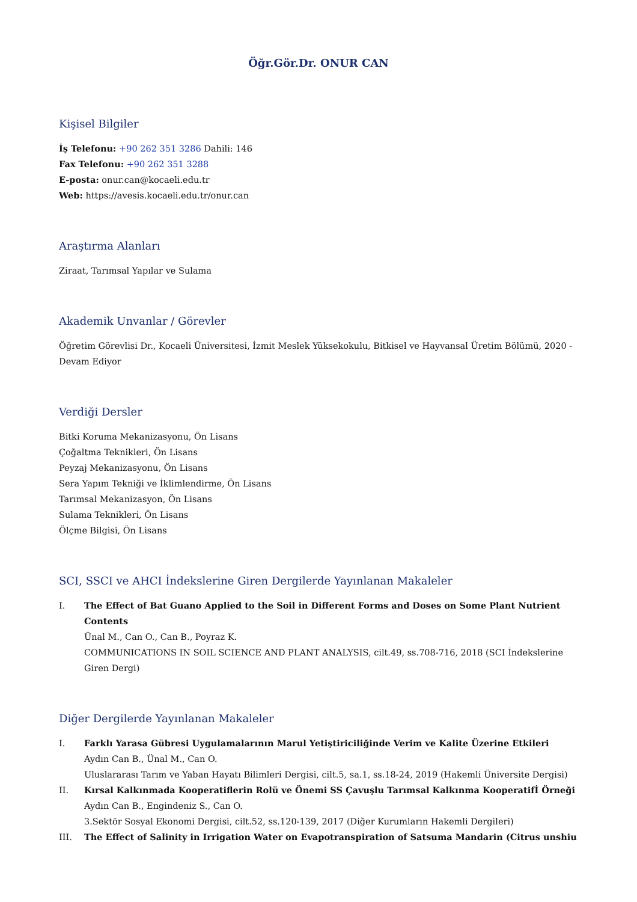Öğr.Gör.Dr. ONUR CAN
Kişisel Bilgiler
İş Telefonu: +90 262 351 3286 Dahili: 146
Fax Telefonu: +90 262 351 3288
E-posta: onur.can@kocaeli.edu.tr
Web: https://avesis.kocaeli.edu.tr/onur.can
Araştırma Alanları
Ziraat, Tarımsal Yapılar ve Sulama
Akademik Unvanlar / Görevler
Öğretim Görevlisi Dr., Kocaeli Üniversitesi, İzmit Meslek Yüksekokulu, Bitkisel ve Hayvansal Üretim Bölümü, 2020 - Devam Ediyor
Verdiği Dersler
Bitki Koruma Mekanizasyonu, Ön Lisans
Çoğaltma Teknikleri, Ön Lisans
Peyzaj Mekanizasyonu, Ön Lisans
Sera Yapım Tekniği ve İklimlendirme, Ön Lisans
Tarımsal Mekanizasyon, Ön Lisans
Sulama Teknikleri, Ön Lisans
Ölçme Bilgisi, Ön Lisans
SCI, SSCI ve AHCI İndekslerine Giren Dergilerde Yayınlanan Makaleler
I. The Effect of Bat Guano Applied to the Soil in Different Forms and Doses on Some Plant Nutrient Contents
Ünal M., Can O., Can B., Poyraz K.
COMMUNICATIONS IN SOIL SCIENCE AND PLANT ANALYSIS, cilt.49, ss.708-716, 2018 (SCI İndekslerine Giren Dergi)
Diğer Dergilerde Yayınlanan Makaleler
I. Farklı Yarasa Gübresi Uygulamalarının Marul Yetiştiriciliğinde Verim ve Kalite Üzerine Etkileri
Aydın Can B., Ünal M., Can O.
Uluslararası Tarım ve Yaban Hayatı Bilimleri Dergisi, cilt.5, sa.1, ss.18-24, 2019 (Hakemli Üniversite Dergisi)
II. Kırsal Kalkınmada Kooperatiflerin Rolü ve Önemi SS Çavuşlu Tarımsal Kalkınma Kooperatifİ Örneği
Aydın Can B., Engindeniz S., Can O.
3.Sektör Sosyal Ekonomi Dergisi, cilt.52, ss.120-139, 2017 (Diğer Kurumların Hakemli Dergileri)
III. The Effect of Salinity in Irrigation Water on Evapotranspiration of Satsuma Mandarin (Citrus unshiu